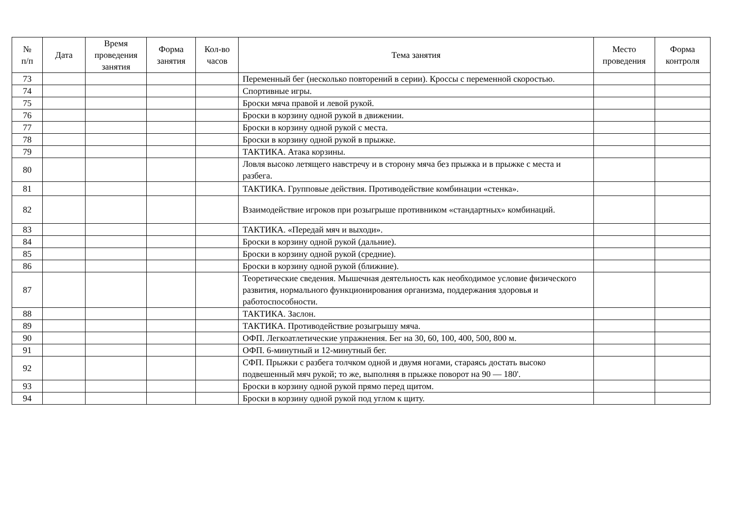| № п/п | Дата | Время проведения занятия | Форма занятия | Кол-во часов | Тема занятия | Место проведения | Форма контроля |
| --- | --- | --- | --- | --- | --- | --- | --- |
| 73 | | | | | Переменный бег (несколько повторений в серии). Кроссы с переменной скоростью. | | |
| 74 | | | | | Спортивные игры. | | |
| 75 | | | | | Броски мяча правой и левой рукой. | | |
| 76 | | | | | Броски в корзину одной рукой в движении. | | |
| 77 | | | | | Броски в корзину одной рукой с места. | | |
| 78 | | | | | Броски в корзину одной рукой в прыжке. | | |
| 79 | | | | | ТАКТИКА. Атака корзины. | | |
| 80 | | | | | Ловля высоко летящего навстречу и в сторону мяча без прыжка и в прыжке с места и разбега. | | |
| 81 | | | | | ТАКТИКА. Групповые действия. Противодействие комбинации «стенка». | | |
| 82 | | | | | Взаимодействие игроков при розыгрыше противником «стандартных» комбинаций. | | |
| 83 | | | | | ТАКТИКА. «Передай мяч и выходи». | | |
| 84 | | | | | Броски в корзину одной рукой (дальние). | | |
| 85 | | | | | Броски в корзину одной рукой (средние). | | |
| 86 | | | | | Броски в корзину одной рукой (ближние). | | |
| 87 | | | | | Теоретические сведения. Мышечная деятельность как необходимое условие физического развития, нормального функционирования организма, поддержания здоровья и работоспособности. | | |
| 88 | | | | | ТАКТИКА. Заслон. | | |
| 89 | | | | | ТАКТИКА. Противодействие розыгрышу мяча. | | |
| 90 | | | | | ОФП. Легкоатлетические упражнения. Бег на 30, 60, 100, 400, 500, 800 м. | | |
| 91 | | | | | ОФП. 6-минутный и 12-минутный бег. | | |
| 92 | | | | | СФП. Прыжки с разбега толчком одной и двумя ногами, стараясь достать высоко подвешенный мяч рукой; то же, выполняя в прыжке поворот на 90 — 180'. | | |
| 93 | | | | | Броски в корзину одной рукой прямо перед щитом. | | |
| 94 | | | | | Броски в корзину одной рукой под углом к щиту. | | |